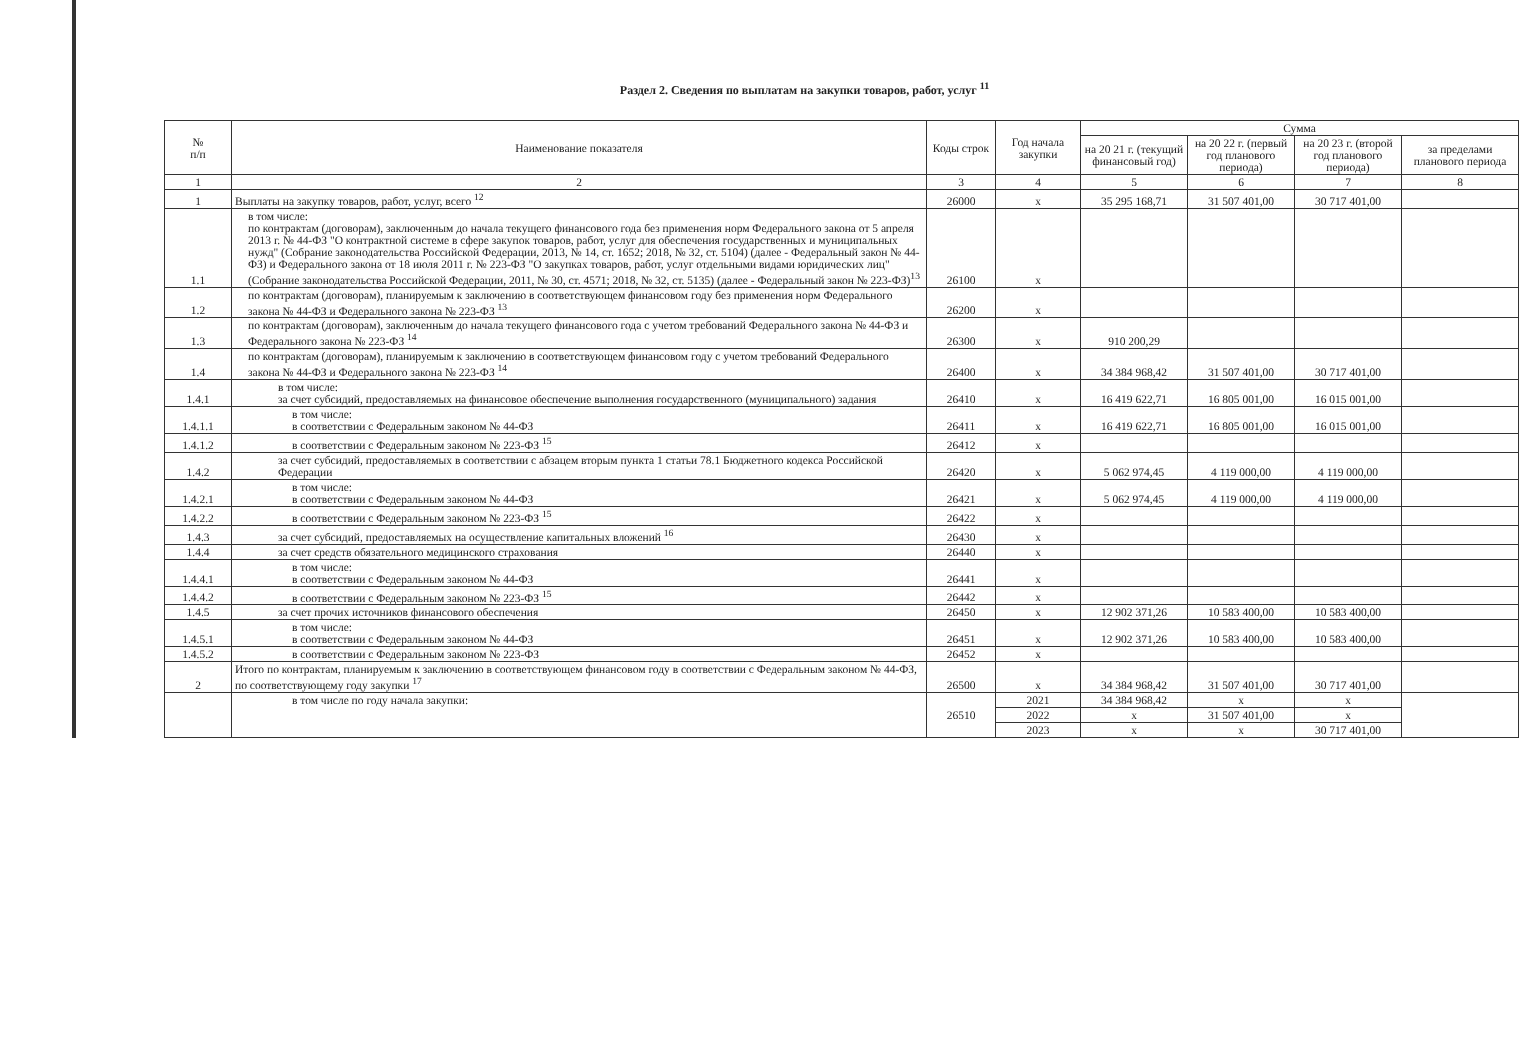Раздел 2. Сведения по выплатам на закупки товаров, работ, услуг <sup>11</sup>
| № п/п | Наименование показателя | Коды строк | Год начала закупки | Сумма | | | |
| --- | --- | --- | --- | --- | --- | --- | --- |
| | | | | на 20 21 г. (текущий финансовый год) | на 20 22 г. (первый год планового периода) | на 20 23 г. (второй год планового периода) | за пределами планового периода |
| 1 | 2 | 3 | 4 | 5 | 6 | 7 | 8 |
| 1 | Выплаты на закупку товаров, работ, услуг, всего <sup>12</sup> | 26000 | x | 35 295 168,71 | 31 507 401,00 | 30 717 401,00 | |
| 1.1 | в том числе: по контрактам (договорам), заключенным до начала текущего финансового года без применения норм Федерального закона от 5 апреля 2013 г. № 44-ФЗ "О контрактной системе в сфере закупок товаров, работ, услуг для обеспечения государственных и муниципальных нужд" (Собрание законодательства Российской Федерации, 2013, № 14, ст. 1652; 2018, № 32, ст. 5104) (далее - Федеральный закон № 44-ФЗ) и Федерального закона от 18 июля 2011 г. № 223-ФЗ "О закупках товаров, работ, услуг отдельными видами юридических лиц" (Собрание законодательства Российской Федерации, 2011, № 30, ст. 4571; 2018, № 32, ст. 5135) (далее - Федеральный закон № 223-ФЗ)<sup>13</sup> | 26100 | x | | | | |
| 1.2 | по контрактам (договорам), планируемым к заключению в соответствующем финансовом году без применения норм Федерального закона № 44-ФЗ и Федерального закона № 223-ФЗ <sup>13</sup> | 26200 | x | | | | |
| 1.3 | по контрактам (договорам), заключенным до начала текущего финансового года с учетом требований Федерального закона № 44-ФЗ и Федерального закона № 223-ФЗ <sup>14</sup> | 26300 | x | 910 200,29 | | | |
| 1.4 | по контрактам (договорам), планируемым к заключению в соответствующем финансовом году с учетом требований Федерального закона № 44-ФЗ и Федерального закона № 223-ФЗ <sup>14</sup> | 26400 | x | 34 384 968,42 | 31 507 401,00 | 30 717 401,00 | |
| 1.4.1 | в том числе: за счет субсидий, предоставляемых на финансовое обеспечение выполнения государственного (муниципального) задания | 26410 | x | 16 419 622,71 | 16 805 001,00 | 16 015 001,00 | |
| 1.4.1.1 | в том числе: в соответствии с Федеральным законом № 44-ФЗ | 26411 | x | 16 419 622,71 | 16 805 001,00 | 16 015 001,00 | |
| 1.4.1.2 | в соответствии с Федеральным законом № 223-ФЗ <sup>15</sup> | 26412 | x | | | | |
| 1.4.2 | за счет субсидий, предоставляемых в соответствии с абзацем вторым пункта 1 статьи 78.1 Бюджетного кодекса Российской Федерации | 26420 | x | 5 062 974,45 | 4 119 000,00 | 4 119 000,00 | |
| 1.4.2.1 | в том числе: в соответствии с Федеральным законом № 44-ФЗ | 26421 | x | 5 062 974,45 | 4 119 000,00 | 4 119 000,00 | |
| 1.4.2.2 | в соответствии с Федеральным законом № 223-ФЗ <sup>15</sup> | 26422 | x | | | | |
| 1.4.3 | за счет субсидий, предоставляемых на осуществление капитальных вложений <sup>16</sup> | 26430 | x | | | | |
| 1.4.4 | за счет средств обязательного медицинского страхования | 26440 | x | | | | |
| 1.4.4.1 | в том числе: в соответствии с Федеральным законом № 44-ФЗ | 26441 | x | | | | |
| 1.4.4.2 | в соответствии с Федеральным законом № 223-ФЗ <sup>15</sup> | 26442 | x | | | | |
| 1.4.5 | за счет прочих источников финансового обеспечения | 26450 | x | 12 902 371,26 | 10 583 400,00 | 10 583 400,00 | |
| 1.4.5.1 | в том числе: в соответствии с Федеральным законом № 44-ФЗ | 26451 | x | 12 902 371,26 | 10 583 400,00 | 10 583 400,00 | |
| 1.4.5.2 | в соответствии с Федеральным законом № 223-ФЗ | 26452 | x | | | | |
| 2 | Итого по контрактам, планируемым к заключению в соответствующем финансовом году в соответствии с Федеральным законом № 44-ФЗ, по соответствующему году закупки <sup>17</sup> | 26500 | x | 34 384 968,42 | 31 507 401,00 | 30 717 401,00 | |
| | в том числе по году начала закупки: | 26510 | 2021 | 34 384 968,42 | x | x | |
| | | | 2022 | x | 31 507 401,00 | x | |
| | | | 2023 | x | x | 30 717 401,00 | |